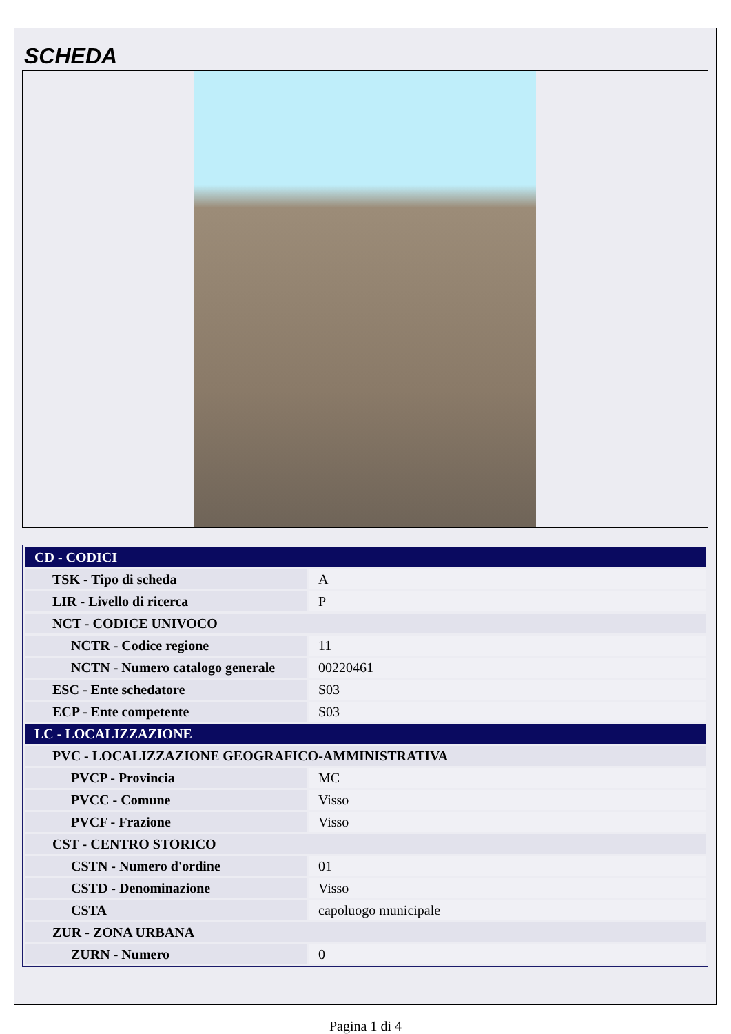SCHEDA
| CD - CODICI | |
| TSK - Tipo di scheda | A |
| LIR - Livello di ricerca | P |
| NCT - CODICE UNIVOCO | |
| NCTR - Codice regione | 11 |
| NCTN - Numero catalogo generale | 00220461 |
| ESC - Ente schedatore | S03 |
| ECP - Ente competente | S03 |
| LC - LOCALIZZAZIONE | |
| PVC - LOCALIZZAZIONE GEOGRAFICO-AMMINISTRATIVA | |
| PVCP - Provincia | MC |
| PVCC - Comune | Visso |
| PVCF - Frazione | Visso |
| CST - CENTRO STORICO | |
| CSTN - Numero d'ordine | 01 |
| CSTD - Denominazione | Visso |
| CSTA | capoluogo municipale |
| ZUR - ZONA URBANA | |
| ZURN - Numero | 0 |
Pagina 1 di 4